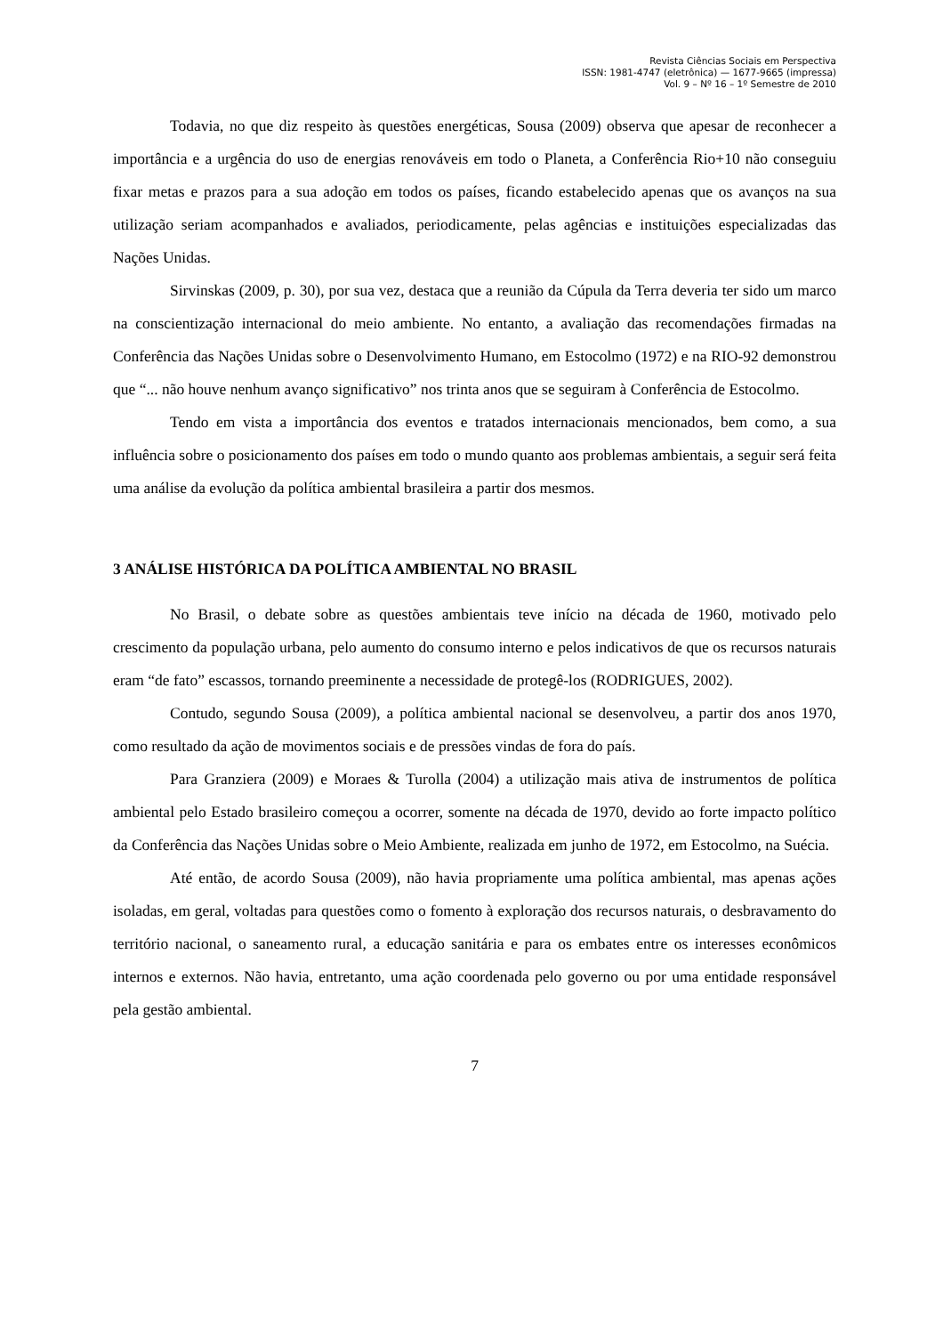Revista Ciências Sociais em Perspectiva
ISSN: 1981-4747 (eletrônica) — 1677-9665 (impressa)
Vol. 9 – Nº 16 – 1º Semestre de 2010
Todavia, no que diz respeito às questões energéticas, Sousa (2009) observa que apesar de reconhecer a importância e a urgência do uso de energias renováveis em todo o Planeta, a Conferência Rio+10 não conseguiu fixar metas e prazos para a sua adoção em todos os países, ficando estabelecido apenas que os avanços na sua utilização seriam acompanhados e avaliados, periodicamente, pelas agências e instituições especializadas das Nações Unidas.
Sirvinskas (2009, p. 30), por sua vez, destaca que a reunião da Cúpula da Terra deveria ter sido um marco na conscientização internacional do meio ambiente. No entanto, a avaliação das recomendações firmadas na Conferência das Nações Unidas sobre o Desenvolvimento Humano, em Estocolmo (1972) e na RIO-92 demonstrou que “... não houve nenhum avanço significativo” nos trinta anos que se seguiram à Conferência de Estocolmo.
Tendo em vista a importância dos eventos e tratados internacionais mencionados, bem como, a sua influência sobre o posicionamento dos países em todo o mundo quanto aos problemas ambientais, a seguir será feita uma análise da evolução da política ambiental brasileira a partir dos mesmos.
3 ANÁLISE HISTÓRICA DA POLÍTICA AMBIENTAL NO BRASIL
No Brasil, o debate sobre as questões ambientais teve início na década de 1960, motivado pelo crescimento da população urbana, pelo aumento do consumo interno e pelos indicativos de que os recursos naturais eram “de fato” escassos, tornando preeminente a necessidade de protegê-los (RODRIGUES, 2002).
Contudo, segundo Sousa (2009), a política ambiental nacional se desenvolveu, a partir dos anos 1970, como resultado da ação de movimentos sociais e de pressões vindas de fora do país.
Para Granziera (2009) e Moraes & Turolla (2004) a utilização mais ativa de instrumentos de política ambiental pelo Estado brasileiro começou a ocorrer, somente na década de 1970, devido ao forte impacto político da Conferência das Nações Unidas sobre o Meio Ambiente, realizada em junho de 1972, em Estocolmo, na Suécia.
Até então, de acordo Sousa (2009), não havia propriamente uma política ambiental, mas apenas ações isoladas, em geral, voltadas para questões como o fomento à exploração dos recursos naturais, o desbravamento do território nacional, o saneamento rural, a educação sanitária e para os embates entre os interesses econômicos internos e externos. Não havia, entretanto, uma ação coordenada pelo governo ou por uma entidade responsável pela gestão ambiental.
7